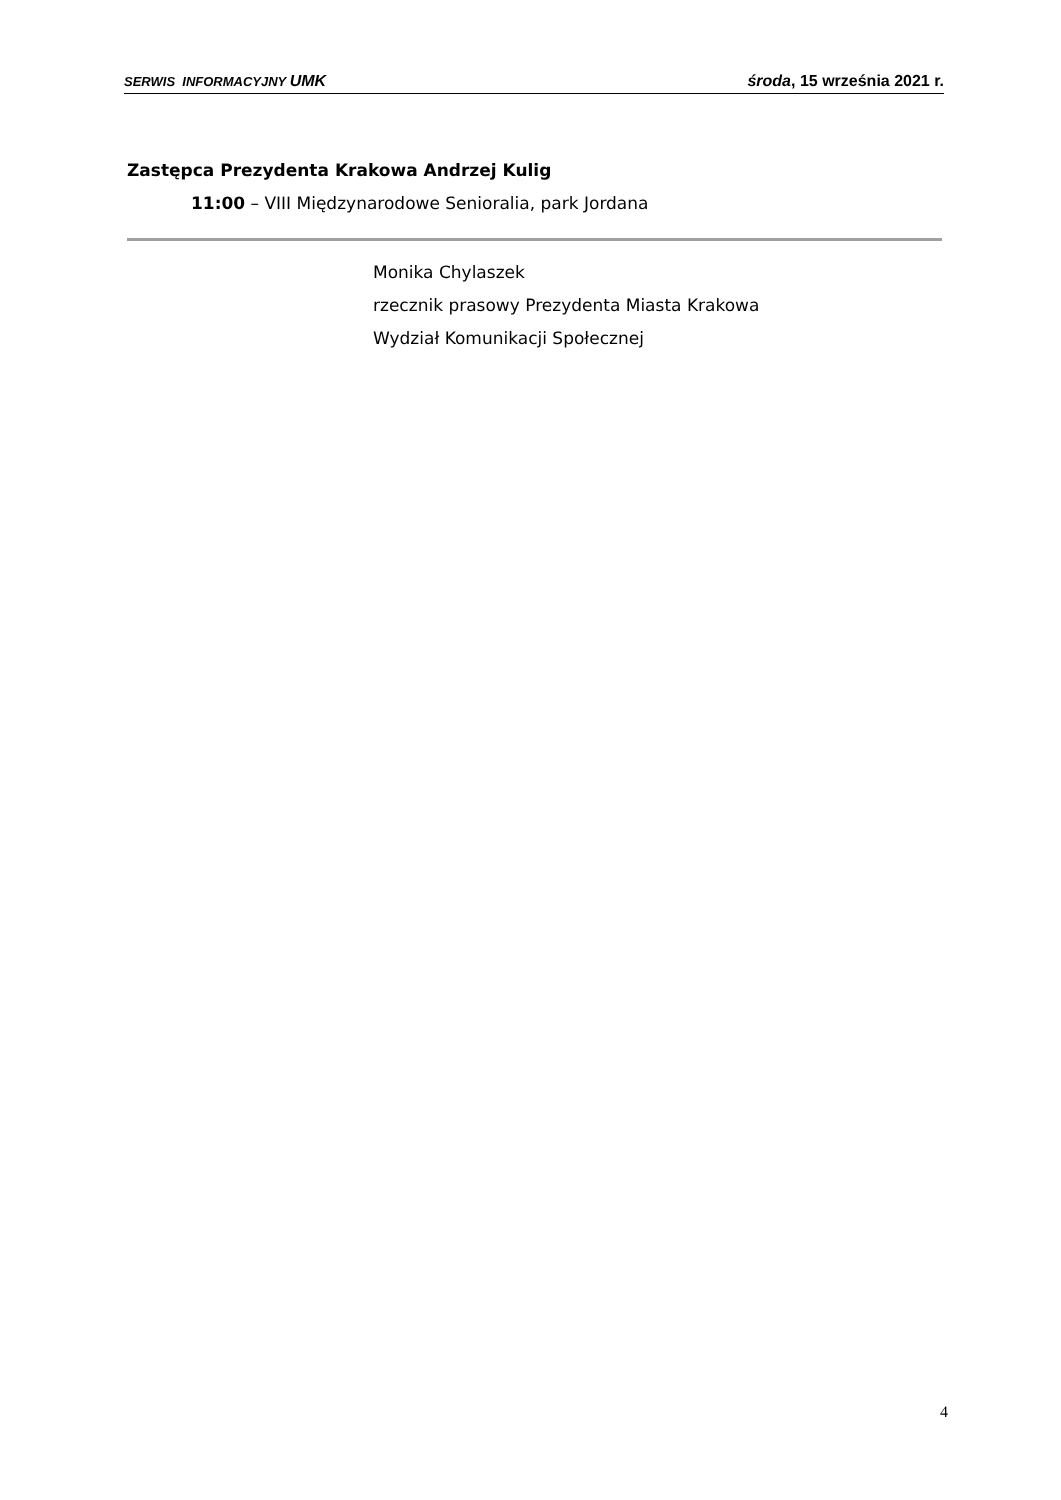SERWIS INFORMACYJNY UMK środa, 15 września 2021 r.
Zastępca Prezydenta Krakowa Andrzej Kulig
11:00 – VIII Międzynarodowe Senioralia, park Jordana
Monika Chylaszek
rzecznik prasowy Prezydenta Miasta Krakowa
Wydział Komunikacji Społecznej
4